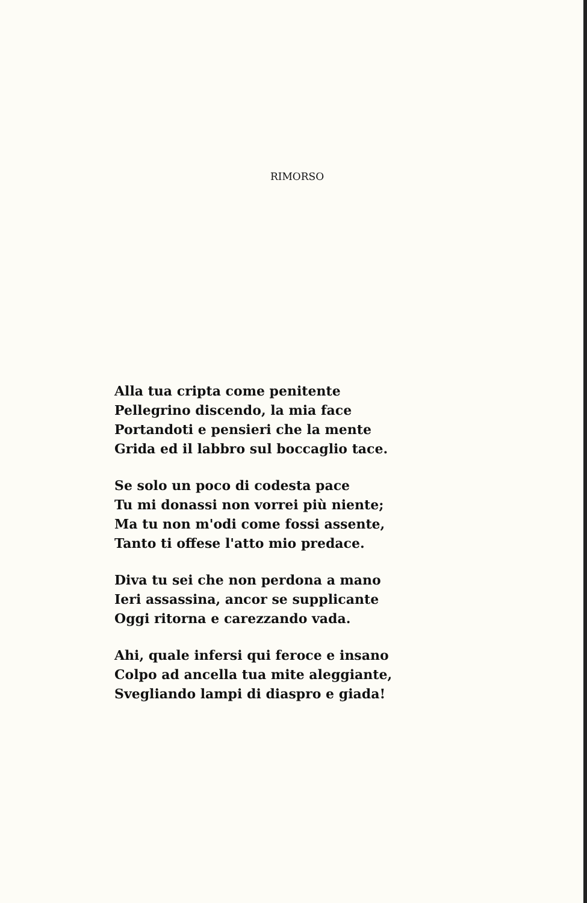RIMORSO
Alla tua cripta come penitente
Pellegrino discendo, la mia face
Portandoti e pensieri che la mente
Grida ed il labbro sul boccaglio tace.
Se solo un poco di codesta pace
Tu mi donassi non vorrei più niente;
Ma tu non m'odi come fossi assente,
Tanto ti offese l'atto mio predace.
Diva tu sei che non perdona a mano
Ieri assassina, ancor se supplicante
Oggi ritorna e carezzando vada.
Ahi, quale infersi qui feroce e insano
Colpo ad ancella tua mite aleggiante,
Svegliando lampi di diaspro e giada!